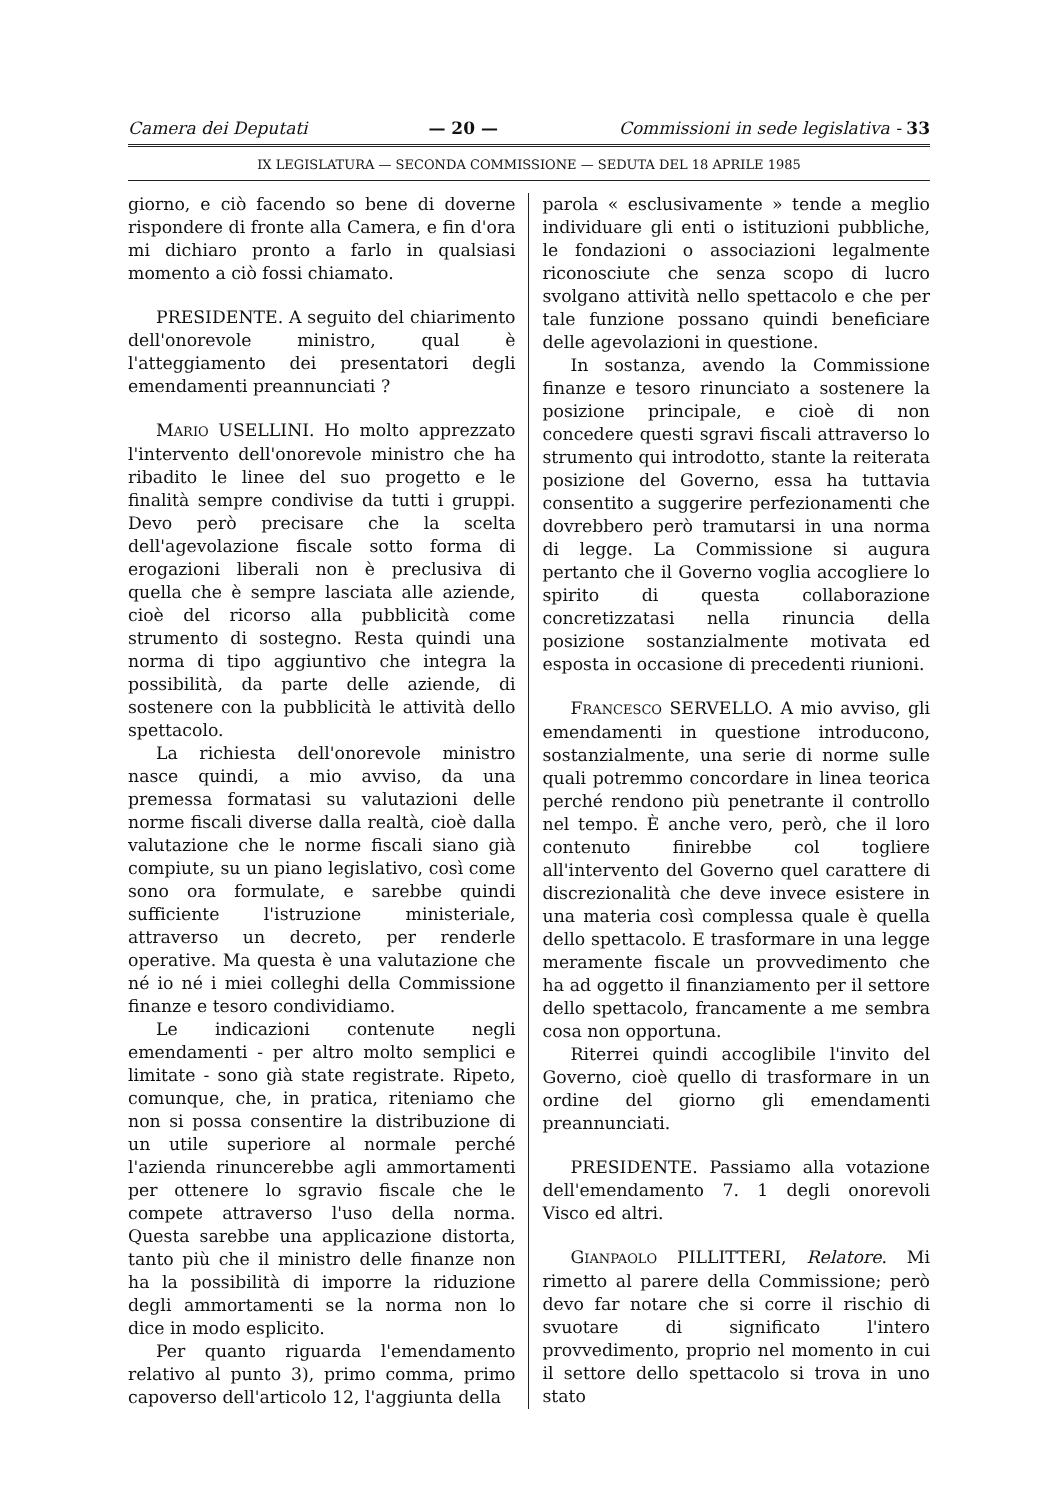Camera dei Deputati — 20 — Commissioni in sede legislativa - 33
IX LEGISLATURA — SECONDA COMMISSIONE — SEDUTA DEL 18 APRILE 1985
giorno, e ciò facendo so bene di doverne rispondere di fronte alla Camera, e fin d'ora mi dichiaro pronto a farlo in qualsiasi momento a ciò fossi chiamato.
PRESIDENTE. A seguito del chiarimento dell'onorevole ministro, qual è l'atteggiamento dei presentatori degli emendamenti preannunciati ?
MARIO USELLINI. Ho molto apprezzato l'intervento dell'onorevole ministro che ha ribadito le linee del suo progetto e le finalità sempre condivise da tutti i gruppi. Devo però precisare che la scelta dell'agevolazione fiscale sotto forma di erogazioni liberali non è preclusiva di quella che è sempre lasciata alle aziende, cioè del ricorso alla pubblicità come strumento di sostegno. Resta quindi una norma di tipo aggiuntivo che integra la possibilità, da parte delle aziende, di sostenere con la pubblicità le attività dello spettacolo.
La richiesta dell'onorevole ministro nasce quindi, a mio avviso, da una premessa formatasi su valutazioni delle norme fiscali diverse dalla realtà, cioè dalla valutazione che le norme fiscali siano già compiute, su un piano legislativo, così come sono ora formulate, e sarebbe quindi sufficiente l'istruzione ministeriale, attraverso un decreto, per renderle operative. Ma questa è una valutazione che né io né i miei colleghi della Commissione finanze e tesoro condividiamo.
Le indicazioni contenute negli emendamenti - per altro molto semplici e limitate - sono già state registrate. Ripeto, comunque, che, in pratica, riteniamo che non si possa consentire la distribuzione di un utile superiore al normale perché l'azienda rinuncerebbe agli ammortamenti per ottenere lo sgravio fiscale che le compete attraverso l'uso della norma. Questa sarebbe una applicazione distorta, tanto più che il ministro delle finanze non ha la possibilità di imporre la riduzione degli ammortamenti se la norma non lo dice in modo esplicito.
Per quanto riguarda l'emendamento relativo al punto 3), primo comma, primo capoverso dell'articolo 12, l'aggiunta della
parola « esclusivamente » tende a meglio individuare gli enti o istituzioni pubbliche, le fondazioni o associazioni legalmente riconosciute che senza scopo di lucro svolgano attività nello spettacolo e che per tale funzione possano quindi beneficiare delle agevolazioni in questione.
In sostanza, avendo la Commissione finanze e tesoro rinunciato a sostenere la posizione principale, e cioè di non concedere questi sgravi fiscali attraverso lo strumento qui introdotto, stante la reiterata posizione del Governo, essa ha tuttavia consentito a suggerire perfezionamenti che dovrebbero però tramutarsi in una norma di legge. La Commissione si augura pertanto che il Governo voglia accogliere lo spirito di questa collaborazione concretizzatasi nella rinuncia della posizione sostanzialmente motivata ed esposta in occasione di precedenti riunioni.
FRANCESCO SERVELLO. A mio avviso, gli emendamenti in questione introducono, sostanzialmente, una serie di norme sulle quali potremmo concordare in linea teorica perché rendono più penetrante il controllo nel tempo. È anche vero, però, che il loro contenuto finirebbe col togliere all'intervento del Governo quel carattere di discrezionalità che deve invece esistere in una materia così complessa quale è quella dello spettacolo. E trasformare in una legge meramente fiscale un provvedimento che ha ad oggetto il finanziamento per il settore dello spettacolo, francamente a me sembra cosa non opportuna.
Riterrei quindi accoglibile l'invito del Governo, cioè quello di trasformare in un ordine del giorno gli emendamenti preannunciati.
PRESIDENTE. Passiamo alla votazione dell'emendamento 7. 1 degli onorevoli Visco ed altri.
GIANPAOLO PILLITTERI, Relatore. Mi rimetto al parere della Commissione; però devo far notare che si corre il rischio di svuotare di significato l'intero provvedimento, proprio nel momento in cui il settore dello spettacolo si trova in uno stato